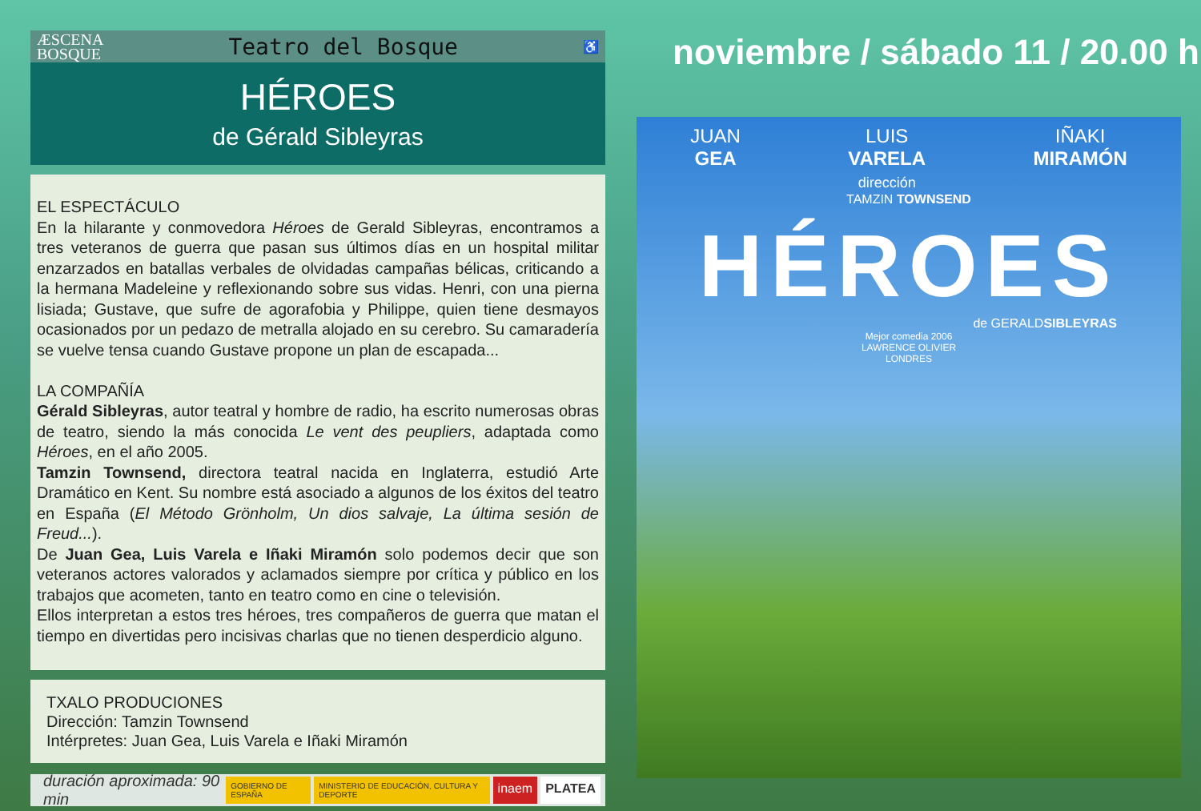ÆSCENA
BOSQUE
Teatro del Bosque
♿
HÉROES
de Gérald Sibleyras
EL ESPECTÁCULO
En la hilarante y conmovedora Héroes de Gerald Sibleyras, encontramos a tres veteranos de guerra que pasan sus últimos días en un hospital militar enzarzados en batallas verbales de olvidadas campañas bélicas, criticando a la hermana Madeleine y reflexionando sobre sus vidas. Henri, con una pierna lisiada; Gustave, que sufre de agorafobia y Philippe, quien tiene desmayos ocasionados por un pedazo de metralla alojado en su cerebro. Su camaradería se vuelve tensa cuando Gustave propone un plan de escapada...
LA COMPAÑÍA
Gérald Sibleyras, autor teatral y hombre de radio, ha escrito numerosas obras de teatro, siendo la más conocida Le vent des peupliers, adaptada como Héroes, en el año 2005.
Tamzin Townsend, directora teatral nacida en Inglaterra, estudió Arte Dramático en Kent. Su nombre está asociado a algunos de los éxitos del teatro en España (El Método Grönholm, Un dios salvaje, La última sesión de Freud...).
De Juan Gea, Luis Varela e Iñaki Miramón solo podemos decir que son veteranos actores valorados y aclamados siempre por crítica y público en los trabajos que acometen, tanto en teatro como en cine o televisión.
Ellos interpretan a estos tres héroes, tres compañeros de guerra que matan el tiempo en divertidas pero incisivas charlas que no tienen desperdicio alguno.
TXALO PRODUCIONES
Dirección: Tamzin Townsend
Intérpretes: Juan Gea, Luis Varela e Iñaki Miramón
duración aproximada: 90 min
GOBIERNO DE ESPAÑA MINISTERIO DE EDUCACIÓN, CULTURA Y DEPORTE inaem PLATEA
noviembre / sábado 11 / 20.00 h
JUAN
GEA
LUIS
VARELA
dirección
IÑAKI
MIRAMÓN
TAMZIN TOWNSEND
HÉROES
de GERALDSIBLEYRAS
Mejor comedia 2006
LAWRENCE OLIVIER
LONDRES